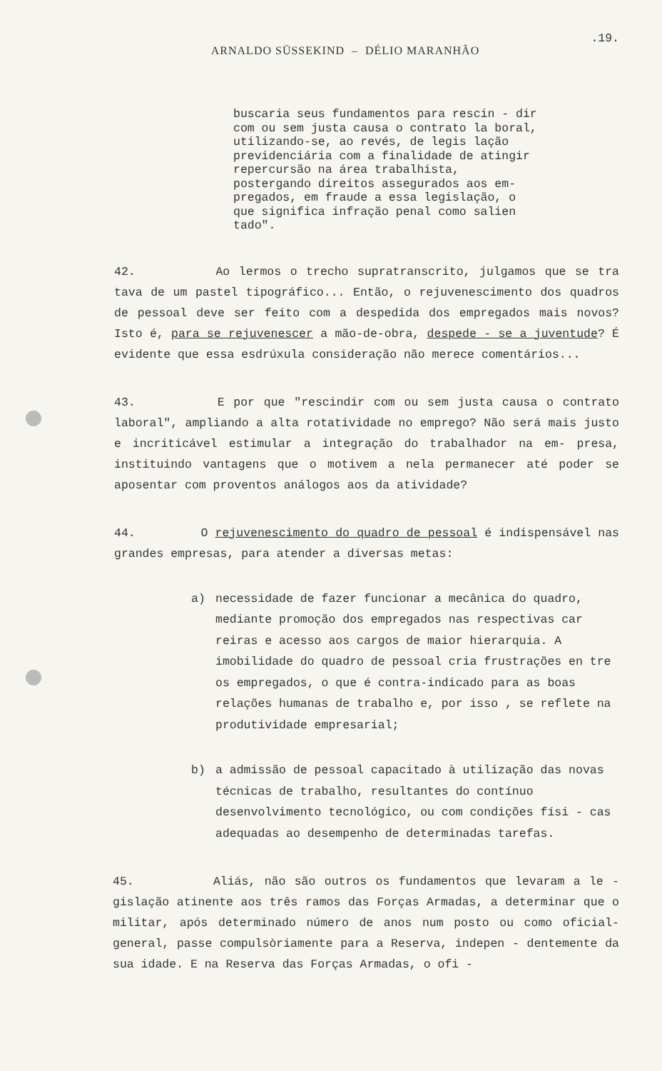.19.
ARNALDO SÜSSEKIND – DÉLIO MARANHÃO
buscaria seus fundamentos para rescin - dir com ou sem justa causa o contrato la boral, utilizando-se, ao revés, de legis lação previdenciária com a finalidade de atingir repercursão na área trabalhista, postergando direitos assegurados aos em- pregados, em fraude a essa legislação, o que significa infração penal como salien tado".
42. Ao lermos o trecho supratranscrito, julgamos que se tra tava de um pastel tipográfico... Então, o rejuvenescimento dos quadros de pessoal deve ser feito com a despedida dos empregados mais novos? Isto é, para se rejuvenescer a mão-de-obra, despede - se a juventude? É evidente que essa esdrúxula consideração não merece comentários...
43. E por que "rescindir com ou sem justa causa o contrato laboral", ampliando a alta rotatividade no emprego? Não será mais justo e incriticável estimular a integração do trabalhador na em- presa, instituindo vantagens que o motivem a nela permanecer até poder se aposentar com proventos análogos aos da atividade?
44. O rejuvenescimento do quadro de pessoal é indispensável nas grandes empresas, para atender a diversas metas:
a) necessidade de fazer funcionar a mecânica do quadro, mediante promoção dos empregados nas respectivas car reiras e acesso aos cargos de maior hierarquia. A imobilidade do quadro de pessoal cria frustrações en tre os empregados, o que é contra-indicado para as boas relações humanas de trabalho e, por isso , se reflete na produtividade empresarial;
b) a admissão de pessoal capacitado à utilização das novas técnicas de trabalho, resultantes do contínuo desenvolvimento tecnológico, ou com condições físi - cas adequadas ao desempenho de determinadas tarefas.
45. Aliás, não são outros os fundamentos que levaram a le - gislação atinente aos três ramos das Forças Armadas, a determinar que o militar, após determinado número de anos num posto ou como oficial-general, passe compulsòriamente para a Reserva, indepen - dentemente da sua idade. E na Reserva das Forças Armadas, o ofi -